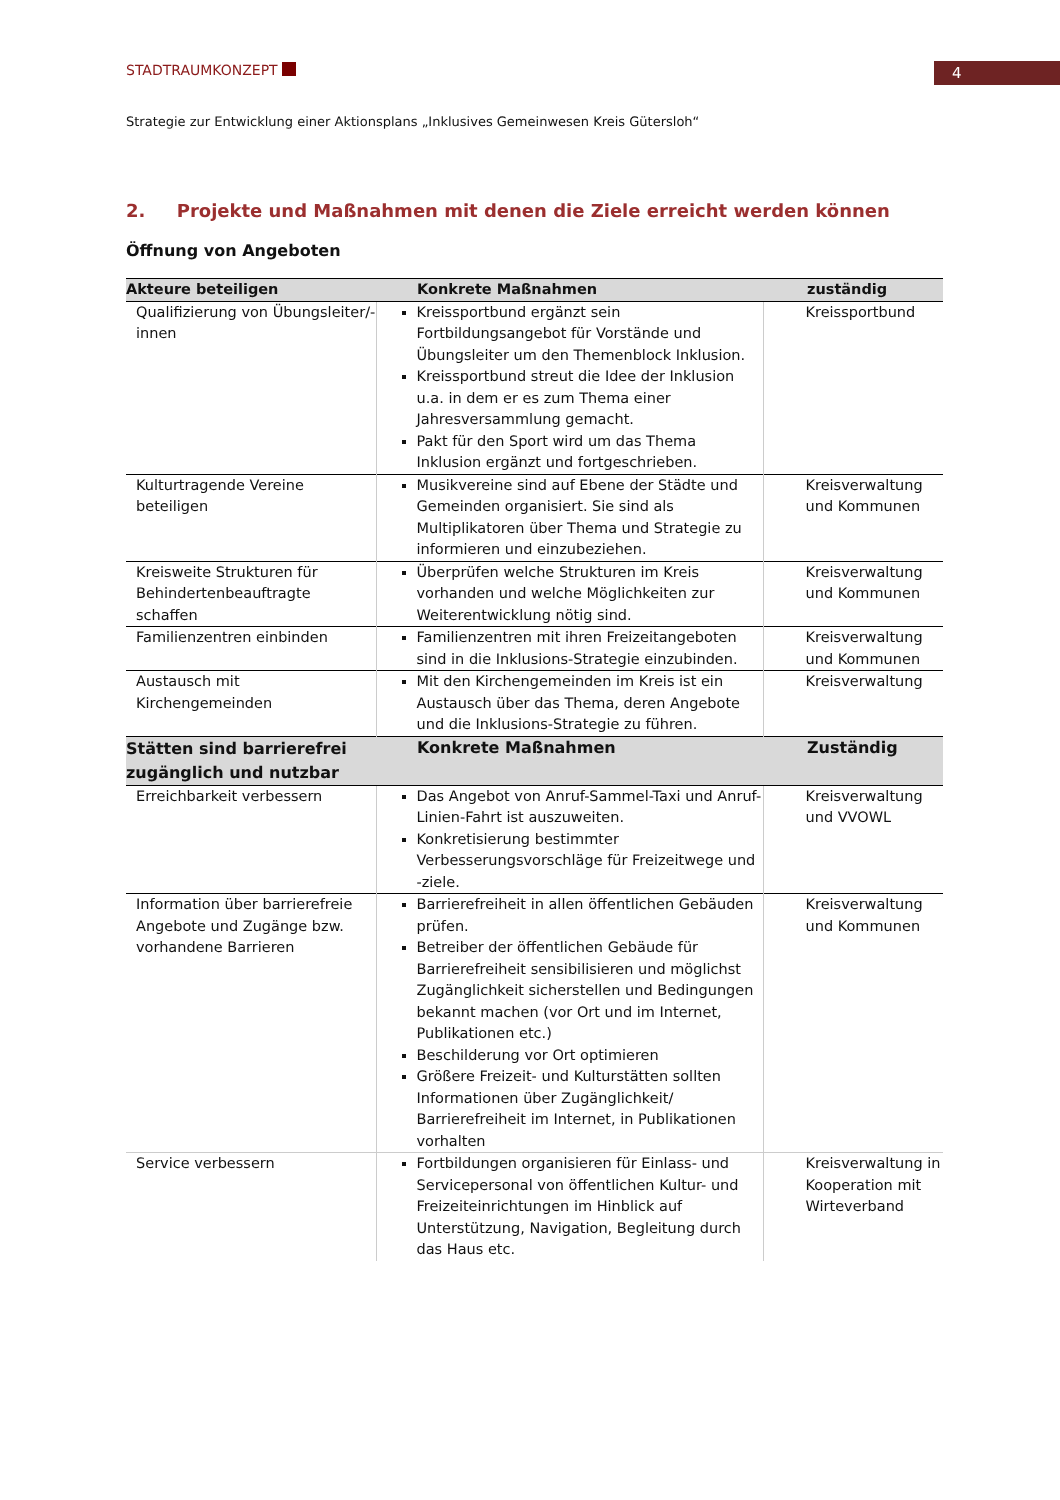STADTRAUMKONZEPT 4
Strategie zur Entwicklung einer Aktionsplans „Inklusives Gemeinwesen Kreis Gütersloh“
2. Projekte und Maßnahmen mit denen die Ziele erreicht werden können
Öffnung von Angeboten
| Akteure beteiligen | Konkrete Maßnahmen | zuständig |
| --- | --- | --- |
| Qualifizierung von Übungsleiter/-innen | Kreissportbund ergänzt sein Fortbildungsangebot für Vorstände und Übungsleiter um den Themenblock Inklusion. Kreissportbund streut die Idee der Inklusion u.a. in dem er es zum Thema einer Jahresversammlung gemacht. Pakt für den Sport wird um das Thema Inklusion ergänzt und fortgeschrieben. | Kreissportbund |
| Kulturtragende Vereine beteiligen | Musikvereine sind auf Ebene der Städte und Gemeinden organisiert. Sie sind als Multiplikatoren über Thema und Strategie zu informieren und einzubeziehen. | Kreisverwaltung und Kommunen |
| Kreisweite Strukturen für Behindertenbeauftragte schaffen | Überprüfen welche Strukturen im Kreis vorhanden und welche Möglichkeiten zur Weiterentwicklung nötig sind. | Kreisverwaltung und Kommunen |
| Familienzentren einbinden | Familienzentren mit ihren Freizeitangeboten sind in die Inklusions-Strategie einzubinden. | Kreisverwaltung und Kommunen |
| Austausch mit Kirchengemeinden | Mit den Kirchengemeinden im Kreis ist ein Austausch über das Thema, deren Angebote und die Inklusions-Strategie zu führen. | Kreisverwaltung |
| Stätten sind barrierefrei zugänglich und nutzbar | Konkrete Maßnahmen | Zuständig |
| Erreichbarkeit verbessern | Das Angebot von Anruf-Sammel-Taxi und Anruf-Linien-Fahrt ist auszuweiten. Konkretisierung bestimmter Verbesserungsvorschläge für Freizeitwege und -ziele. | Kreisverwaltung und VVOWL |
| Information über barrierefreie Angebote und Zugänge bzw. vorhandene Barrieren | Barrierefreiheit in allen öffentlichen Gebäuden prüfen. Betreiber der öffentlichen Gebäude für Barrierefreiheit sensibilisieren und möglichst Zugänglichkeit sicherstellen und Bedingungen bekannt machen (vor Ort und im Internet, Publikationen etc.) Beschilderung vor Ort optimieren Größere Freizeit- und Kulturstätten sollten Informationen über Zugänglichkeit/ Barrierefreiheit im Internet, in Publikationen vorhalten | Kreisverwaltung und Kommunen |
| Service verbessern | Fortbildungen organisieren für Einlass- und Servicepersonal von öffentlichen Kultur- und Freizeiteinrichtungen im Hinblick auf Unterstützung, Navigation, Begleitung durch das Haus etc. | Kreisverwaltung in Kooperation mit Wirteverband |